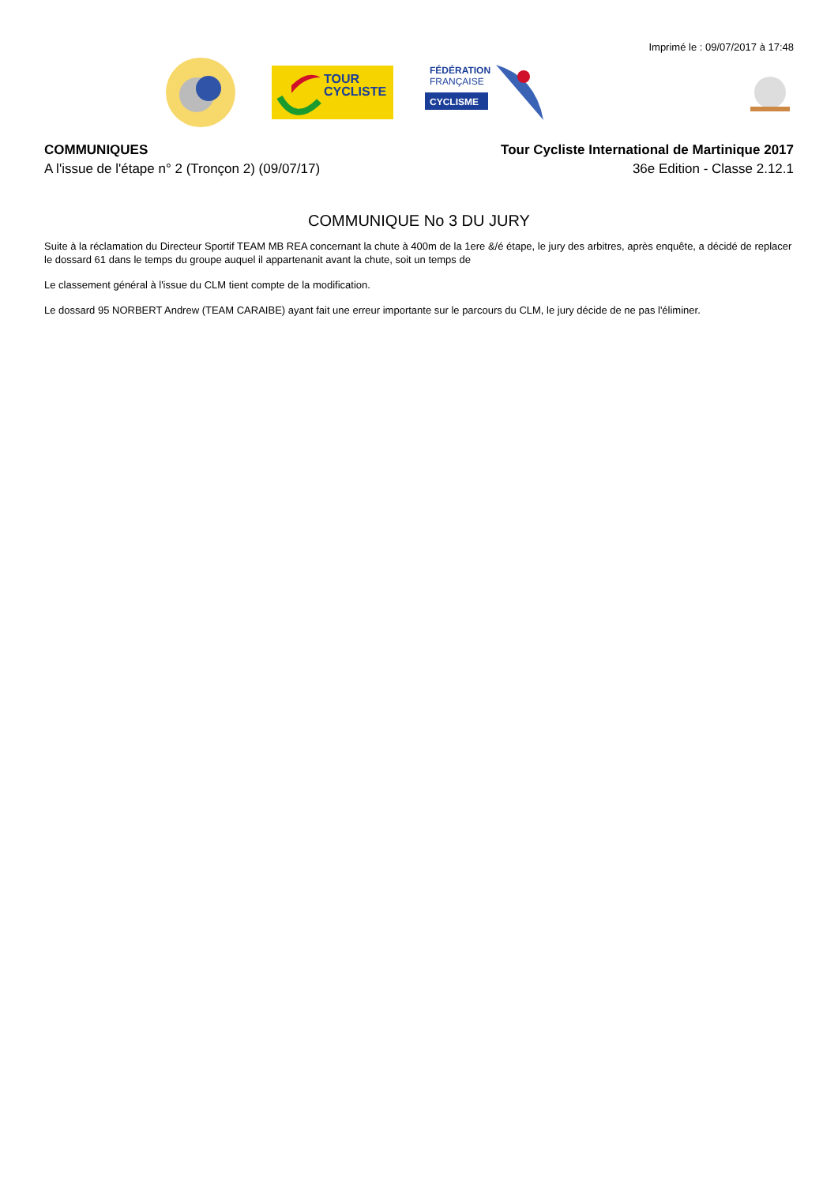Imprimé le : 09/07/2017 à 17:48
TOUR
CYCLISTE
FÉDÉRATION
FRANÇAISE
CYCLISME
COMMUNIQUES
A l'issue de l'étape n° 2 (Tronçon 2) (09/07/17)
Tour Cycliste International de Martinique 2017
36e Edition - Classe 2.12.1
COMMUNIQUE No 3 DU JURY
Suite à la réclamation du Directeur Sportif TEAM MB REA concernant la chute à 400m de la 1ere &/é étape, le jury des arbitres, après enquête, a décidé de replacer le dossard 61 dans le temps du groupe auquel il appartenanit avant la chute, soit un temps de
Le classement général à l'issue du CLM tient compte de la modification.
Le dossard 95 NORBERT Andrew (TEAM CARAIBE) ayant fait une erreur importante sur le parcours du CLM, le jury décide de ne pas l'éliminer.